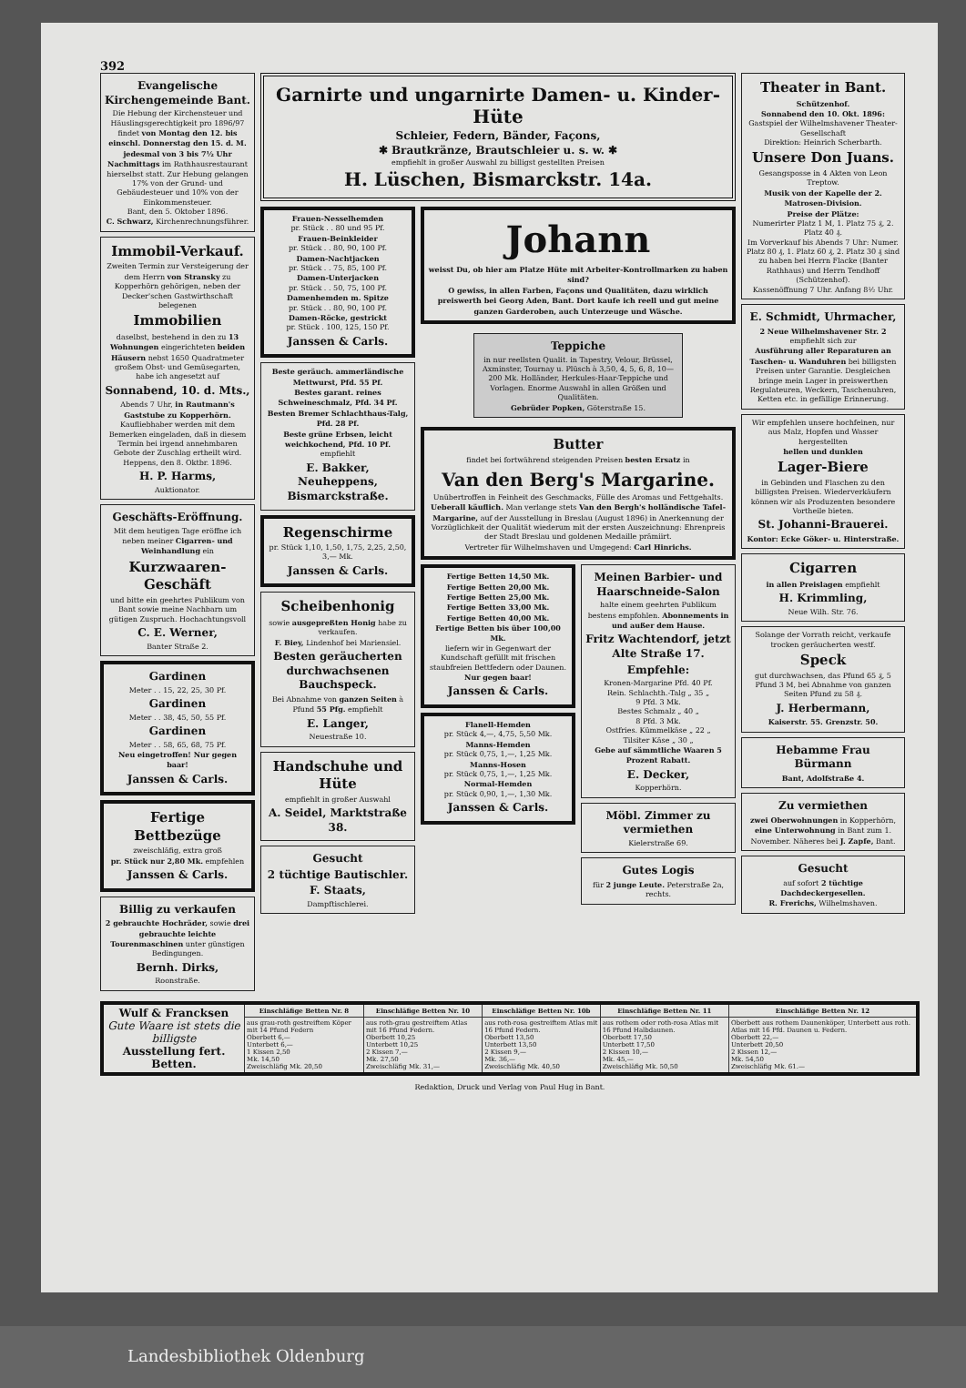392
Evangelische Kirchengemeinde Bant.
Die Hebung der Kirchensteuer und Häuslingsgerechtigkeit pro 1896/97 findet von Montag den 12. bis einschl. Donnerstag den 15. d. M. jedesmal von 3 bis 7½ Uhr Nachmittags im Rathhausrestaurant hierselbst statt. Zur Hebung gelangen 17% von der Grund- und Gebäudesteuer und 10% von der Einkommensteuer.
Bant, den 5. Oktober 1896.
C. Schwarz, Kirchenrechnungsführer.
Immobil-Verkauf.
Zweiten Termin zur Versteigerung der dem Herrn von Stransky zu Kopperhörn gehörigen, neben der Decker'schen Gastwirthschaft belegenen
Immobilien
daselbst, bestehend in den zu 13 Wohnungen eingerichteten beiden Häusern nebst 1650 Quadratmeter großem Obst- und Gemüsegarten, habe ich angesetzt auf
Sonnabend, 10. d. Mts.,
Abends 7 Uhr, in Rautmann's Gaststube zu Kopperhörn. Kaufliebhaber werden mit dem Bemerken eingeladen, daß in diesem Termin bei irgend annehmbaren Gebote der Zuschlag ertheilt wird.
Heppens, den 8. Oktbr. 1896.
H. P. Harms,
Auktionator.
Geschäfts-Eröffnung.
Mit dem heutigen Tage eröffne ich neben meiner Cigarren- und Weinhandlung ein
Kurzwaaren-Geschäft
und bitte ein geehrtes Publikum von Bant sowie meine Nachbarn um gütigen Zuspruch. Hochachtungsvoll
C. E. Werner,
Banter Straße 2.
Gardinen
Meter . . 15, 22, 25, 30 Pf.
Gardinen
Meter . . 38, 45, 50, 55 Pf.
Gardinen
Meter . . 58, 65, 68, 75 Pf.
Neu eingetroffen! Nur gegen baar!
Janssen & Carls.
Fertige Bettbezüge
zweischläfig, extra groß
pr. Stück nur 2,80 Mk. empfehlen
Janssen & Carls.
Billig zu verkaufen
2 gebrauchte Hochräder, sowie drei gebrauchte leichte Tourenmaschinen unter günstigen Bedingungen.
Bernh. Dirks,
Roonstraße.
Garnirte und ungarnirte Damen- u. Kinder-Hüte
Schleier, Federn, Bänder, Façons,
✱ Brautkränze, Brautschleier u. s. w. ✱
empfiehlt in großer Auswahl zu billigst gestellten Preisen
H. Lüschen, Bismarckstr. 14a.
Frauen-Nesselhemden
pr. Stück . . 80 und 95 Pf.
Frauen-Beinkleider
pr. Stück . . 80, 90, 100 Pf.
Damen-Nachtjacken
pr. Stück . . 75, 85, 100 Pf.
Damen-Unterjacken
pr. Stück . . 50, 75, 100 Pf.
Damenhemden m. Spitze
pr. Stück . . 80, 90, 100 Pf.
Damen-Röcke, gestrickt
pr. Stück . 100, 125, 150 Pf.
Janssen & Carls.
Beste geräuch. ammerländische Mettwurst, Pfd. 55 Pf.
Bestes garant. reines Schweineschmalz, Pfd. 34 Pf.
Besten Bremer Schlachthaus-Talg, Pfd. 28 Pf.
Beste grüne Erbsen, leicht weichkochend, Pfd. 10 Pf.
empfiehlt
E. Bakker, Neuheppens, Bismarckstraße.
Regenschirme
pr. Stück 1,10, 1,50, 1,75, 2,25, 2,50, 3,— Mk.
Janssen & Carls.
Scheibenhonig
sowie ausgepreßten Honig habe zu verkaufen.
F. Biey, Lindenhof bei Mariensiel.
Besten geräucherten durchwachsenen Bauchspeck.
Bei Abnahme von ganzen Seiten à Pfund 55 Pfg. empfiehlt
E. Langer,
Neuestraße 10.
Handschuhe und Hüte
empfiehlt in großer Auswahl
A. Seidel, Marktstraße 38.
Gesucht
2 tüchtige Bautischler.
F. Staats,
Dampftischlerei.
Johann
weisst Du, ob hier am Platze Hüte mit Arbeiter-Kontrollmarken zu haben sind?
O gewiss, in allen Farben, Façons und Qualitäten, dazu wirklich preiswerth bei Georg Aden, Bant. Dort kaufe ich reell und gut meine ganzen Garderoben, auch Unterzeuge und Wäsche.
Teppiche
in nur reellsten Qualit. in Tapestry, Velour, Brüssel, Axminster, Tournay u. Plüsch à 3,50, 4, 5, 6, 8, 10—200 Mk. Holländer, Herkules-Haar-Teppiche und Vorlagen. Enorme Auswahl in allen Größen und Qualitäten.
Gebrüder Popken, Göterstraße 15.
Butter
findet bei fortwährend steigenden Preisen besten Ersatz in
Van den Berg's Margarine.
Unübertroffen in Feinheit des Geschmacks, Fülle des Aromas und Fettgehalts. Ueberall käuflich. Man verlange stets Van den Bergh's holländische Tafel-Margarine, auf der Ausstellung in Breslau (August 1896) in Anerkennung der Vorzüglichkeit der Qualität wiederum mit der ersten Auszeichnung: Ehrenpreis der Stadt Breslau und goldenen Medaille prämiirt.
Vertreter für Wilhelmshaven und Umgegend: Carl Hinrichs.
Fertige Betten 14,50 Mk.
Fertige Betten 20,00 Mk.
Fertige Betten 25,00 Mk.
Fertige Betten 33,00 Mk.
Fertige Betten 40,00 Mk.
Fertige Betten bis über 100,00 Mk.
liefern wir in Gegenwart der Kundschaft gefüllt mit frischen staubfreien Bettfedern oder Daunen.
Nur gegen baar!
Janssen & Carls.
Flanell-Hemden
pr. Stück 4,—, 4,75, 5,50 Mk.
Manns-Hemden
pr. Stück 0,75, 1,—, 1,25 Mk.
Manns-Hosen
pr. Stück 0,75, 1,—, 1,25 Mk.
Normal-Hemden
pr. Stück 0,90, 1,—, 1,30 Mk.
Janssen & Carls.
Meinen Barbier- und Haarschneide-Salon
halte einem geehrten Publikum bestens empfohlen. Abonnements in und außer dem Hause.
Fritz Wachtendorf, jetzt Alte Straße 17.
Empfehle:
Kronen-Margarine Pfd. 40 Pf.
Rein. Schlachth.-Talg „ 35 „
9 Pfd. 3 Mk.
Bestes Schmalz „ 40 „
8 Pfd. 3 Mk.
Ostfries. Kümmelkäse „ 22 „
Tilsiter Käse „ 30 „
Gebe auf sämmtliche Waaren 5 Prozent Rabatt.
E. Decker,
Kopperhörn.
Möbl. Zimmer zu vermiethen
Kielerstraße 69.
Gutes Logis
für 2 junge Leute. Peterstraße 2a, rechts.
Theater in Bant.
Schützenhof.
Sonnabend den 10. Okt. 1896:
Gastspiel der Wilhelmshavener Theater-Gesellschaft
Direktion: Heinrich Scherbarth.
Unsere Don Juans.
Gesangsposse in 4 Akten von Leon Treptow.
Musik von der Kapelle der 2. Matrosen-Division.
Preise der Plätze:
Numerirter Platz 1 M, 1. Platz 75 ₰, 2. Platz 40 ₰.
Im Vorverkauf bis Abends 7 Uhr: Numer. Platz 80 ₰, 1. Platz 60 ₰, 2. Platz 30 ₰ sind zu haben bei Herrn Flacke (Banter Rathhaus) und Herrn Tendhoff (Schützenhof).
Kassenöffnung 7 Uhr. Anfang 8½ Uhr.
E. Schmidt, Uhrmacher,
2 Neue Wilhelmshavener Str. 2 empfiehlt sich zur
Ausführung aller Reparaturen an Taschen- u. Wanduhren bei billigsten Preisen unter Garantie. Desgleichen bringe mein Lager in preiswerthen Regulateuren, Weckern, Taschenuhren, Ketten etc. in gefällige Erinnerung.
Wir empfehlen unsere hochfeinen, nur aus Malz, Hopfen und Wasser hergestellten
hellen und dunklen
Lager-Biere
in Gebinden und Flaschen zu den billigsten Preisen. Wiederverkäufern können wir als Produzenten besondere Vortheile bieten.
St. Johanni-Brauerei.
Kontor: Ecke Göker- u. Hinterstraße.
Cigarren
in allen Preislagen empfiehlt
H. Krimmling,
Neue Wilh. Str. 76.
Solange der Vorrath reicht, verkaufe trocken geräucherten westf.
Speck
gut durchwachsen, das Pfund 65 ₰, 5 Pfund 3 M, bei Abnahme von ganzen Seiten Pfund zu 58 ₰.
J. Herbermann,
Kaiserstr. 55. Grenzstr. 50.
Hebamme Frau Bürmann
Bant, Adolfstraße 4.
Zu vermiethen
zwei Oberwohnungen in Kopperhörn, eine Unterwohnung in Bant zum 1. November. Näheres bei J. Zapfe, Bant.
Gesucht
auf sofort 2 tüchtige Dachdeckergesellen.
R. Frerichs, Wilhelmshaven.
| Wulf & Francksen Gute Waare ist stets die billigste Ausstellung fert. Betten. | Einschläfige Betten Nr. 8 | Einschläfige Betten Nr. 10 | Einschläfige Betten Nr. 10b | Einschläfige Betten Nr. 11 | Einschläfige Betten Nr. 12 |
| | aus grau-roth gestreiftem Köper mit 14 Pfund Federn Oberbett 6,— Unterbett 6,— 1 Kissen 2,50 Mk. 14,50 Zweischläfig Mk. 20,50 | aus roth-grau gestreiftem Atlas mit 16 Pfund Federn. Oberbett 10,25 Unterbett 10,25 2 Kissen 7,— Mk. 27,50 Zweischläfig Mk. 31,— | aus roth-rosa gestreiftem Atlas mit 16 Pfund Federn. Oberbett 13,50 Unterbett 13,50 2 Kissen 9,— Mk. 36,— Zweischläfig Mk. 40,50 | aus rothem oder roth-rosa Atlas mit 16 Pfund Halbdaunen. Oberbett 17,50 Unterbett 17,50 2 Kissen 10,— Mk. 45,— Zweischläfig Mk. 50,50 | Oberbett aus rothem Daunenköper, Unterbett aus roth. Atlas mit 16 Pfd. Daunen u. Federn. Oberbett 22,— Unterbett 20,50 2 Kissen 12,— Mk. 54,50 Zweischläfig Mk. 61.— |
Redaktion, Druck und Verlag von Paul Hug in Bant.
Landesbibliothek Oldenburg